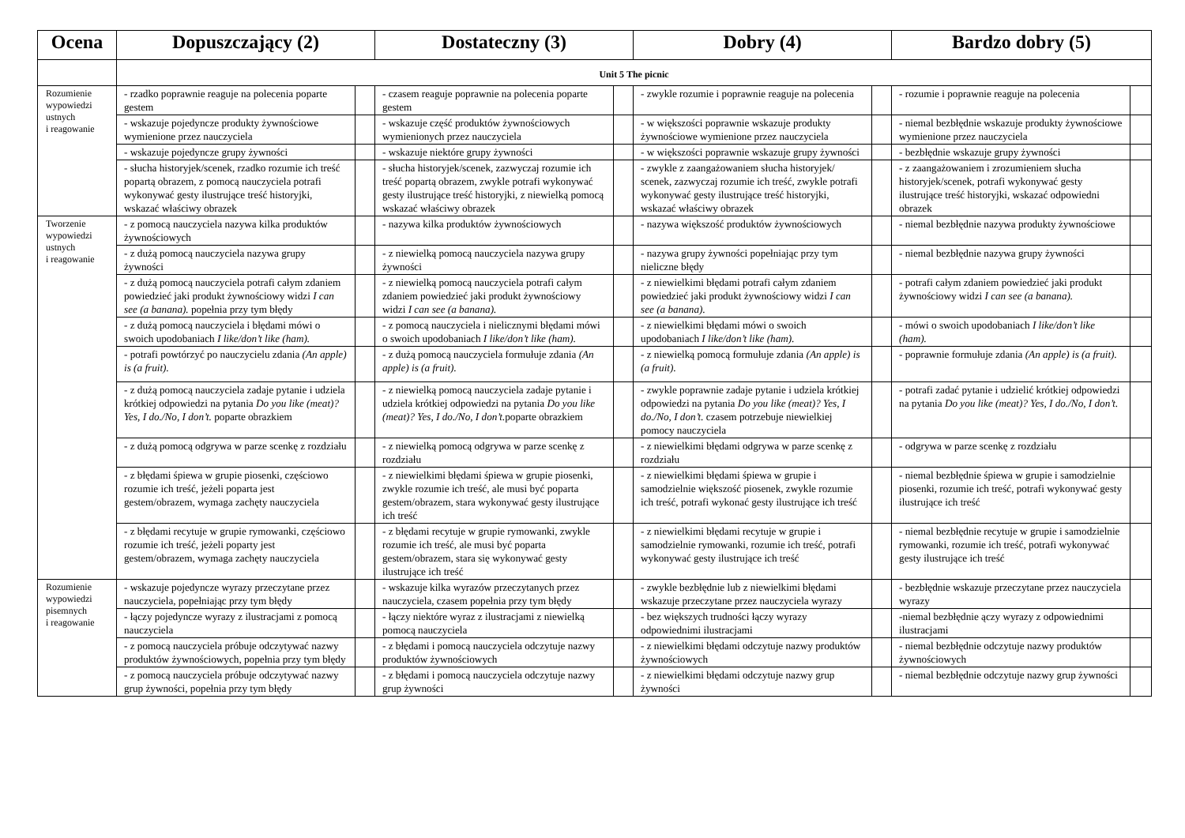| Ocena | Dopuszczający (2) | | Dostateczny (3) | | Dobry (4) | | Bardzo dobry (5) | |
| --- | --- | --- | --- | --- | --- | --- | --- | --- |
| | Unit 5 The picnic | | | | | | | |
| Rozumienie wypowiedzi ustnych i reagowanie | - rzadko poprawnie reaguje na polecenia poparte gestem | | - czasem reaguje poprawnie na polecenia poparte gestem | | - zwykle rozumie i poprawnie reaguje na polecenia | | - rozumie i poprawnie reaguje na polecenia | |
| | - wskazuje pojedyncze produkty żywnościowe wymienione przez nauczyciela | | - wskazuje część produktów żywnościowych wymienionych przez nauczyciela | | - w większości poprawnie wskazuje produkty żywnościowe wymienione przez nauczyciela | | - niemal bezbłędnie wskazuje produkty żywnościowe wymienione przez nauczyciela | |
| | - wskazuje pojedyncze grupy żywności | | - wskazuje niektóre grupy żywności | | - w większości poprawnie wskazuje grupy żywności | | - bezbłędnie wskazuje grupy żywności | |
| | - słucha historyjek/scenek, rzadko rozumie ich treść popartą obrazem, z pomocą nauczyciela potrafi wykonywać gesty ilustrujące treść historyjki, wskazać właściwy obrazek | | - słucha historyjek/scenek, zazwyczaj rozumie ich treść popartą obrazem, zwykle potrafi wykonywać gesty ilustrujące treść historyjki, z niewielką pomocą wskazać właściwy obrazek | | - zwykle z zaangażowaniem słucha historyjek/ scenek, zazwyczaj rozumie ich treść, zwykle potrafi wykonywać gesty ilustrujące treść historyjki, wskazać właściwy obrazek | | - z zaangażowaniem i zrozumieniem słucha historyjek/scenek, potrafi wykonywać gesty ilustrujące treść historyjki, wskazać odpowiedni obrazek | |
| Tworzenie wypowiedzi ustnych i reagowanie | - z pomocą nauczyciela nazywa kilka produktów żywnościowych | | - nazywa kilka produktów żywnościowych | | - nazywa większość produktów żywnościowych | | - niemal bezbłędnie nazywa produkty żywnościowe | |
| | - z dużą pomocą nauczyciela nazywa grupy żywności | | - z niewielką pomocą nauczyciela nazywa grupy żywności | | - nazywa grupy żywności popełniając przy tym nieliczne błędy | | - niemal bezbłędnie nazywa grupy żywności | |
| | - z dużą pomocą nauczyciela potrafi całym zdaniem powiedzieć jaki produkt żywnościowy widzi I can see (a banana). popełnia przy tym błędy | | - z niewielką pomocą nauczyciela potrafi całym zdaniem powiedzieć jaki produkt żywnościowy widzi I can see (a banana). | | - z niewielkimi błędami potrafi całym zdaniem powiedzieć jaki produkt żywnościowy widzi I can see (a banana). | | - potrafi całym zdaniem powiedzieć jaki produkt żywnościowy widzi I can see (a banana). | |
| | - z dużą pomocą nauczyciela i błędami mówi o swoich upodobaniach I like/don’t like (ham). | | - z pomocą nauczyciela i nielicznymi błędami mówi o swoich upodobaniach I like/don’t like (ham). | | - z niewielkimi błędami mówi o swoich upodobaniach I like/don’t like (ham). | | - mówi o swoich upodobaniach I like/don’t like (ham). | |
| | - potrafi powtórzyć po nauczycielu zdania (An apple) is (a fruit). | | - z dużą pomocą nauczyciela formułuje zdania (An apple) is (a fruit). | | - z niewielką pomocą formułuje zdania (An apple) is (a fruit). | | - poprawnie formułuje zdania (An apple) is (a fruit). | |
| | - z dużą pomocą nauczyciela zadaje pytanie i udziela krótkiej odpowiedzi na pytania Do you like (meat)? Yes, I do./No, I don’t. poparte obrazkiem | | - z niewielką pomocą nauczyciela zadaje pytanie i udziela krótkiej odpowiedzi na pytania Do you like (meat)? Yes, I do./No, I don’t. poparte obrazkiem | | - zwykle poprawnie zadaje pytanie i udziela krótkiej odpowiedzi na pytania Do you like (meat)? Yes, I do./No, I don’t. czasem potrzebuje niewielkiej pomocy nauczyciela | | - potrafi zadać pytanie i udzielić krótkiej odpowiedzi na pytania Do you like (meat)? Yes, I do./No, I don’t. | |
| | - z dużą pomocą odgrywa w parze scenkę z rozdziału | | - z niewielką pomocą odgrywa w parze scenkę z rozdziału | | - z niewielkimi błędami odgrywa w parze scenkę z rozdziału | | - odgrywa w parze scenkę z rozdziału | |
| | - z błędami śpiewa w grupie piosenki, częściowo rozumie ich treść, jeżeli poparta jest gestem/obrazem, wymaga zachęty nauczyciela | | - z niewielkimi błędami śpiewa w grupie piosenki, zwykle rozumie ich treść, ale musi być poparta gestem/obrazem, stara wykonywać gesty ilustrujące ich treść | | - z niewielkimi błędami śpiewa w grupie i samodzielnie większość piosenek, zwykle rozumie ich treść, potrafi wykonać gesty ilustrujące ich treść | | - niemal bezbłędnie śpiewa w grupie i samodzielnie piosenki, rozumie ich treść, potrafi wykonywać gesty ilustrujące ich treść | |
| | - z błędami recytuje w grupie rymowanki, częściowo rozumie ich treść, jeżeli poparty jest gestem/obrazem, wymaga zachęty nauczyciela | | - z błędami recytuje w grupie rymowanki, zwykle rozumie ich treść, ale musi być poparta gestem/obrazem, stara się wykonywać gesty ilustrujące ich treść | | - z niewielkimi błędami recytuje w grupie i samodzielnie rymowanki, rozumie ich treść, potrafi wykonywać gesty ilustrujące ich treść | | - niemal bezbłędnie recytuje w grupie i samodzielnie rymowanki, rozumie ich treść, potrafi wykonywać gesty ilustrujące ich treść | |
| Rozumienie wypowiedzi pisemnych i reagowanie | - wskazuje pojedyncze wyrazy przeczytane przez nauczyciela, popełniając przy tym błędy | | - wskazuje kilka wyrazów przeczytanych przez nauczyciela, czasem popełnia przy tym błędy | | - zwykle bezbłędnie lub z niewielkimi błędami wskazuje przeczytane przez nauczyciela wyrazy | | - bezbłędnie wskazuje przeczytane przez nauczyciela wyrazy | |
| | - łączy pojedyncze wyrazy z ilustracjami z pomocą nauczyciela | | - łączy niektóre wyraz z ilustracjami z niewielką pomocą nauczyciela | | - bez większych trudności łączy wyrazy odpowiednimi ilustracjami | | -niemal bezbłędnie ączy wyrazy z odpowiednimi ilustracjami | |
| | - z pomocą nauczyciela próbuje odczytywać nazwy produktów żywnościowych, popełnia przy tym błędy | | - z błędami i pomocą nauczyciela odczytuje nazwy produktów żywnościowych | | - z niewielkimi błędami odczytuje nazwy produktów żywnościowych | | - niemal bezbłędnie odczytuje nazwy produktów żywnościowych | |
| | - z pomocą nauczyciela próbuje odczytywać nazwy grup żywności, popełnia przy tym błędy | | - z błędami i pomocą nauczyciela odczytuje nazwy grup żywności | | - z niewielkimi błędami odczytuje nazwy grup żywności | | - niemal bezbłędnie odczytuje nazwy grup żywności | |